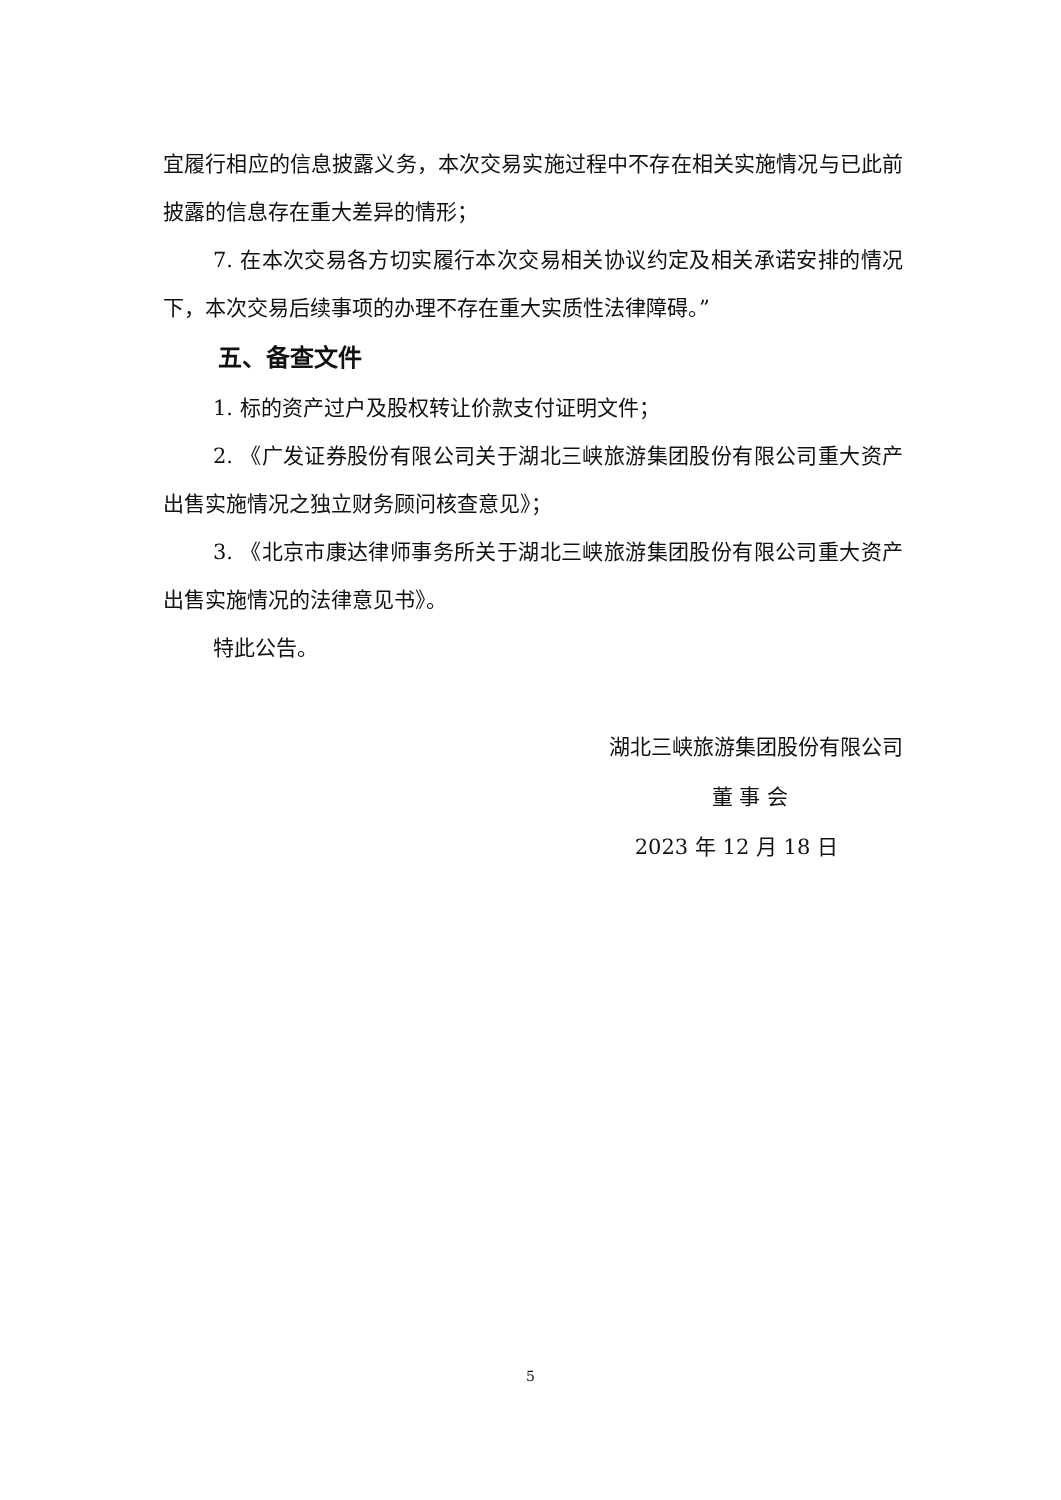宜履行相应的信息披露义务，本次交易实施过程中不存在相关实施情况与已此前披露的信息存在重大差异的情形；
7. 在本次交易各方切实履行本次交易相关协议约定及相关承诺安排的情况下，本次交易后续事项的办理不存在重大实质性法律障碍。”
五、备查文件
1. 标的资产过户及股权转让价款支付证明文件；
2. 《广发证券股份有限公司关于湖北三峡旅游集团股份有限公司重大资产出售实施情况之独立财务顾问核查意见》；
3. 《北京市康达律师事务所关于湖北三峡旅游集团股份有限公司重大资产出售实施情况的法律意见书》。
特此公告。
湖北三峡旅游集团股份有限公司
董 事 会
2023 年 12 月 18 日
5